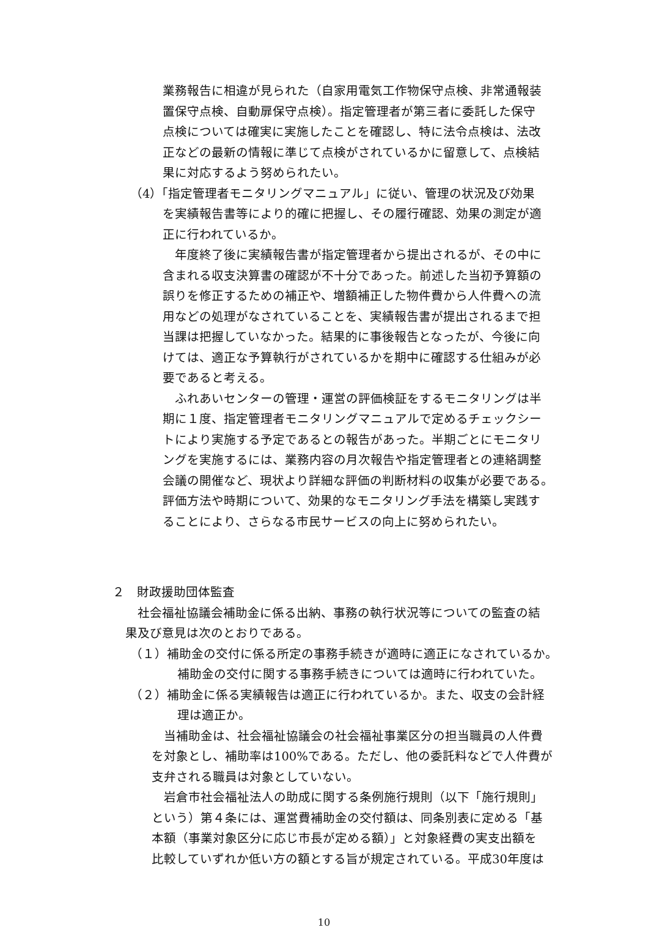業務報告に相違が見られた（自家用電気工作物保守点検、非常通報装
置保守点検、自動扉保守点検）。指定管理者が第三者に委託した保守
点検については確実に実施したことを確認し、特に法令点検は、法改
正などの最新の情報に準じて点検がされているかに留意して、点検結
果に対応するよう努められたい。
（4）「指定管理者モニタリングマニュアル」に従い、管理の状況及び効果
を実績報告書等により的確に把握し、その履行確認、効果の測定が適
正に行われているか。
　年度終了後に実績報告書が指定管理者から提出されるが、その中に
含まれる収支決算書の確認が不十分であった。前述した当初予算額の
誤りを修正するための補正や、増額補正した物件費から人件費への流
用などの処理がなされていることを、実績報告書が提出されるまで担
当課は把握していなかった。結果的に事後報告となったが、今後に向
けては、適正な予算執行がされているかを期中に確認する仕組みが必
要であると考える。
　ふれあいセンターの管理・運営の評価検証をするモニタリングは半
期に１度、指定管理者モニタリングマニュアルで定めるチェックシー
トにより実施する予定であるとの報告があった。半期ごとにモニタリ
ングを実施するには、業務内容の月次報告や指定管理者との連絡調整
会議の開催など、現状より詳細な評価の判断材料の収集が必要である。
評価方法や時期について、効果的なモニタリング手法を構築し実践す
ることにより、さらなる市民サービスの向上に努められたい。
２　財政援助団体監査
　社会福祉協議会補助金に係る出納、事務の執行状況等についての監査の結
果及び意見は次のとおりである。
（１）補助金の交付に係る所定の事務手続きが適時に適正になされているか。
　補助金の交付に関する事務手続きについては適時に行われていた。
（２）補助金に係る実績報告は適正に行われているか。また、収支の会計経
　理は適正か。
　当補助金は、社会福祉協議会の社会福祉事業区分の担当職員の人件費
を対象とし、補助率は100%である。ただし、他の委託料などで人件費が
支弁される職員は対象としていない。
　岩倉市社会福祉法人の助成に関する条例施行規則（以下「施行規則」
という）第４条には、運営費補助金の交付額は、同条別表に定める「基
本額（事業対象区分に応じ市長が定める額）」と対象経費の実支出額を
比較していずれか低い方の額とする旨が規定されている。平成30年度は
10